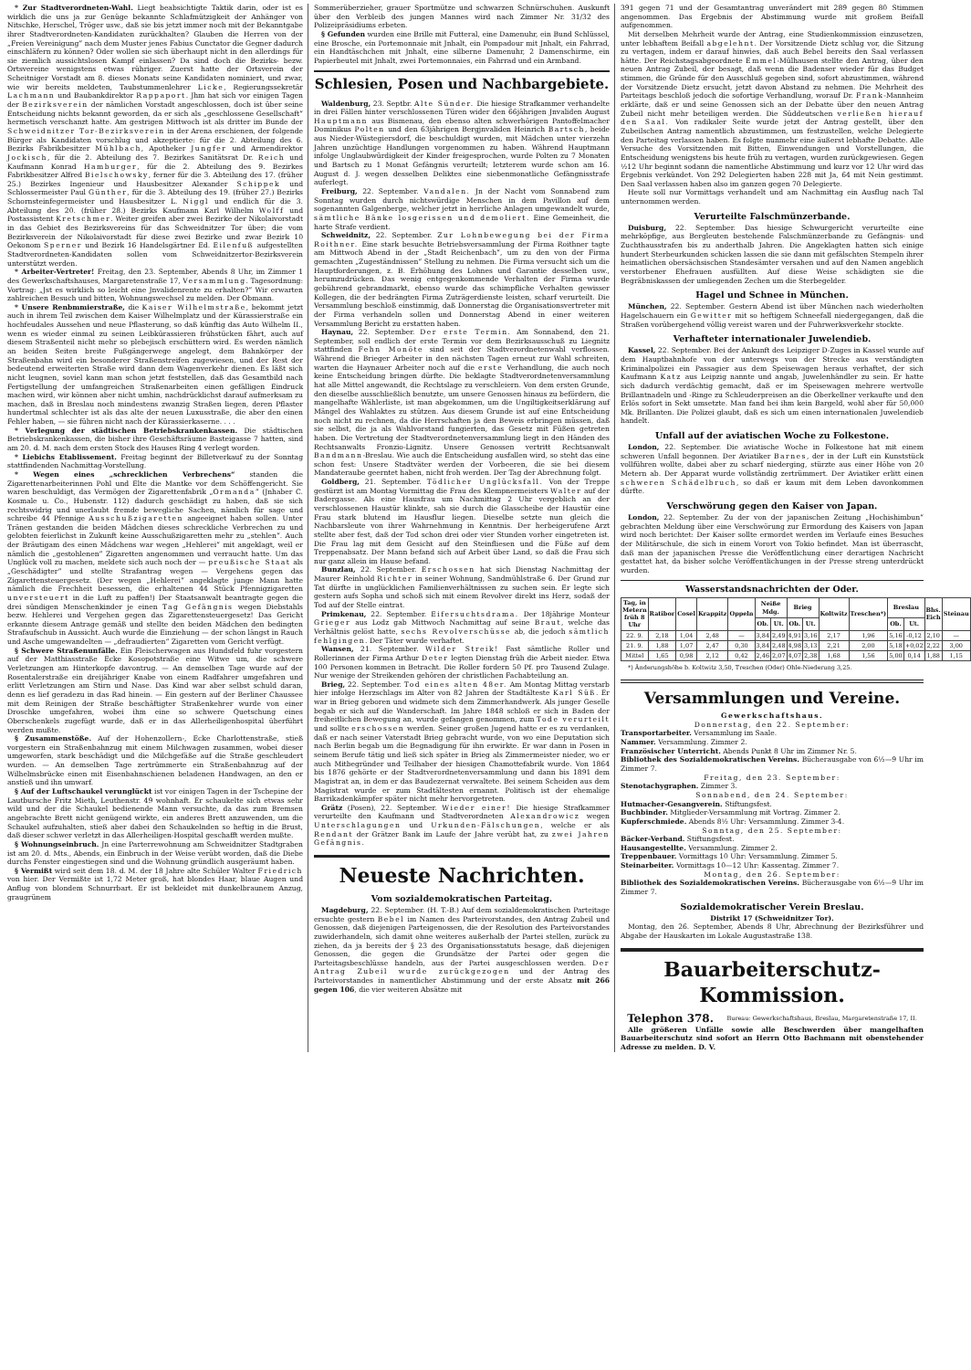* Zur Stadtverordneten-Wahl. Liegt beabsichtigte Taktik darin, oder ist es wirklich die uns ja zur Genüge bekannte Schlafmützigkeit der Anhänger von Nitschke, Herschel, Tröger usw., daß sie bis jetzt immer noch mit der Bekanntgabe ihrer Stadtverordneten-Kandidaten zurückhalten? Glauben die Herren von der „Freien Vereinigung“ nach dem Muster jenes Fabius Cunctator die Gegner dadurch einschläfern zu können? Oder wollen sie sich überhaupt nicht in den allerdings für sie ziemlich aussichtslosen Kampf einlassen? Da sind doch die Bezirks- bezw. Ortsvereine wenigstens etwas rühriger. Zuerst hatte der Ortsverein der Scheitniger Vorstadt am 8. dieses Monats seine Kandidaten nominiert, und zwar, wie wir bereits meldeten, Taubstummenlehrer Licke, Regierungssekretär Lachmann und Baubankdirektor Rappaport. Jhm hat sich vor einigen Tagen der Bezirksverein der nämlichen Vorstadt angeschlossen, doch ist über seine Entscheidung nichts bekannt geworden, da er sich als „geschlossene Gesellschaft“ hermetisch verschanzt hatte. Am gestrigen Mittwoch ist als dritter im Bunde der Schweidnitzer Tor-Bezirksverein in der Arena erschienen, der folgende Bürger als Kandidaten vorschlug und akzeptierte: für die 2. Abteilung des 6. Bezirks Fabrikbesitzer Mühlbach, Apotheker Jungfer und Armendirektor Jockisch, für die 2. Abteilung des 7. Bezirkes Sanitätsrat Dr. Reich und Kaufmann Konrad Hamburger, für die 2. Abteilung des 9. Bezirkes Fabrikbesitzer Alfred Bielschowsky, ferner für die 3. Abteilung des 17. (früher 25.) Bezirkes Ingenieur und Hausbesitzer Alexander Schippek und Schlossermeister Paul Günther, für die 3. Abteilung des 19. (früher 27.) Bezirks Schornsteinfegermeister und Hausbesitzer L. Niggl und endlich für die 3. Abteilung des 20. (früher 28.) Bezirks Kaufmann Karl Wilhelm Wolff und Postassistent Kretschmer. Weiter greifen aber zwei Bezirke der Nikolaivorstadt in das Gebiet des Bezirksvereins für das Schweidnitzer Tor über; die vom Bezirksverein der Nikolaivorstadt für diese zwei Bezirke und zwar Bezirk 10 Oekonom Sperner und Bezirk 16 Handelsgärtner Ed. Eilenfuß aufgestellten Stadtverordneten-Kandidaten sollen vom Schweidnitzertor-Bezirksverein unterstützt werden.
* Arbeiter-Vertreter! Freitag, den 23. September, Abends 8 Uhr, im Zimmer 1 des Gewerkschaftshauses, Margaretenstraße 17, Versammlung. Tagesordnung: Vortrag: „Jst es wirklich so leicht eine Jnvalidenrente zu erhalten?“ Wir erwarten zahlreichen Besuch und bitten, Wohnungswechsel zu melden. Der Obmann.
* Unsere Renbmmierstraße, die Kaiser Wilhelmstraße, bekommt jetzt auch in ihrem Teil zwischen dem Kaiser Wilhelmplatz und der Kürassierstraße ein hochfeudales Aussehen und neue Pflasterung, so daß künftig das Auto Wilhelm II., wenn es wieder einmal zu seinen Leibkürassieren frühstücken fährt, auch auf diesem Straßenteil nicht mehr so plebejisch erschüttern wird. Es werden nämlich an beiden Seiten breite Fußgängerwege angelegt, dem Bahnkörper der Straßenbahn wird ein besonderer Straßenstreifen zugewiesen, und der Rest der bedeutend erweiterten Straße wird dann dem Wagenverkehr dienen. Es läßt sich nicht leugnen, soviel kann man schon jetzt feststellen, daß das Gesamtbild nach Fertigstellung der umfangreichen Straßenarbeiten einen gefälligen Eindruck machen wird, wir können aber nicht umhin, nachdrücklichst darauf aufmerksam zu machen, daß in Breslau noch mindestens zwanzig Straßen liegen, deren Pflaster hundertmal schlechter ist als das alte der neuen Luxusstraße, die aber den einen Fehler haben, — sie führen nicht nach der Kürassierkaserne. . . .
* Verlegung der städtischen Betriebskrankenkassen. Die städtischen Betriebskrankenkassen, die bisher ihre Geschäftsräume Basteigasse 7 hatten, sind am 20. d. M. nach dem ersten Stock des Hauses Ring 4 verlegt worden.
* Liebichs Etablissement. Freitag beginnt der Billetverkauf zu der Sonntag stattfindenden Nachmittag-Vorstellung.
* Wegen eines „schrecklichen Verbrechens“ standen die Zigarettenarbeiterinnen Pohl und Elte die Mantke vor dem Schöffengericht. Sie waren beschuldigt, das Vermögen der Zigarettenfabrik „Ormanda“ (Jnhaber C. Kosmale u. Co., Hubenstr. 112) dadurch geschädigt zu haben, daß sie sich rechtswidrig und unerlaubt fremde bewegliche Sachen, nämlich für sage und schreibe 44 Pfennige Ausschußzigaretten angeeignet haben sollen. Unter Tränen gestanden die beiden Mädchen dieses schreckliche Verbrechen zu und gelobten feierlichst in Zukunft keine Ausschußzigaretten mehr zu „stehlen“. Auch der Bräutigam des einen Mädchens war wegen „Hehlerei“ mit angeklagt, weil er nämlich die „gestohlenen“ Zigaretten angenommen und verraucht hatte. Um das Unglück voll zu machen, meldete sich auch noch der — preußische Staat als „Geschädigter“ und stellte Strafantrag wegen — Vergehens gegen das Zigarettensteuergesetz. (Der wegen „Hehlerei“ angeklagte junge Mann hatte nämlich die Frechheit besessen, die erhaltenen 44 Stück Pfennigzigaretten unversteuert in die Luft zu paffen!) Der Staatsanwalt beantragte gegen die drei sündigen Menschenkinder je einen Tag Gefängnis wegen Diebstahls bezw. Hehlerei und Vergehen gegen das Zigarettensteuergesetz! Das Gericht erkannte diesem Antrage gemäß und stellte den beiden Mädchen den bedingten Strafaufschub in Aussicht. Auch wurde die Einziehung — der schon längst in Rauch und Asche umgewandelten — „defraudierten“ Zigaretten vom Gericht verfügt.
§ Schwere Straßenunfälle. Ein Fleischerwagen aus Hundsfeld fuhr vorgestern auf der Matthiasstraße Ecke Kosopotstraße eine Witwe um, die schwere Verletzungen am Hinterkopfe davontrug. — An demselben Tage wurde auf der Rosentalerstraße ein dreijähriger Knabe von einem Radfahrer umgefahren und erlitt Verletzungen am Stirn und Nase. Das Kind war aber selbst schuld daran, denn es lief geradezu in das Rad hinein. — Ein gestern auf der Berliner Chaussee mit dem Reinigen der Straße beschäftigter Straßenkehrer wurde von einer Droschke umgefahren, wobei ihm eine so schwere Quetschung eines Oberschenkels zugefügt wurde, daß er in das Allerheiligenhospital überführt werden mußte.
§ Zusammenstöße. Auf der Hohenzollern-, Ecke Charlottenstraße, stieß vorgestern ein Straßenbahnzug mit einem Milchwagen zusammen, wobei dieser umgeworfen, stark beschädigt und die Milchgefäße auf die Straße geschleudert wurden. — An demselben Tage zertrümmerte ein Straßenbahnzug auf der Wilhelmsbrücke einen mit Eisenbahnschienen beladenen Handwagen, an den er anstieß und ihn umwarf.
§ Auf der Luftschaukel verunglückt ist vor einigen Tagen in der Tschepine der Lautbursche Fritz Mieth, Leuthenstr. 49 wohnhaft. Er schaukelte sich etwas sehr wild und der die Schaukel bedienende Mann versuchte, da das zum Bremsen angebrachte Brett nicht genügend wirkte, ein anderes Brett anzuwenden, um die Schaukel aufzuhalten, stieß aber dabei den Schaukelnden so heftig in die Brust, daß dieser schwer verletzt in das Allerheiligen-Hospital geschafft werden mußte.
§ Wohnungseinbruch. Jn eine Parterrewohnung am Schweidnitzer Stadtgraben ist am 20. d. Mts., Abends, ein Einbruch in der Weise verübt worden, daß die Diebe durchs Fenster eingestiegen sind und die Wohnung gründlich ausgeräumt haben.
§ Vermißt wird seit dem 18. d. M. der 18 Jahre alte Schüler Walter Friedrich von hier. Der Vermißte ist 1,72 Meter groß, hat blondes Haar, blaue Augen und Anflug von blondem Schnurrbart. Er ist bekleidet mit dunkelbraunem Anzug, graugrünem
Sommerüberzieher, grauer Sportmütze und schwarzen Schnürschuhen. Auskunft über den Verbleib des jungen Mannes wird nach Zimmer Nr. 31/32 des Polizeipräsidiums erbeten.
§ Gefunden wurden eine Brille mit Futteral, eine Damenuhr, ein Bund Schlüssel, eine Brosche, ein Portemonnaie mit Jnhalt, ein Pompadour mit Jnhalt, ein Fahrrad, ein Handtäschchen mit Jnhalt, eine silberne Damenuhr, 2 Damenschirme, ein Papierbeutel mit Jnhalt, zwei Portemonnaies, ein Fahrrad und ein Armband.
Schlesien, Posen und Nachbargebiete.
Waldenburg, 23. Septbr. Alte Sünder. Die hiesige Strafkammer verhandelte in drei Fällen hinter verschlossenen Türen wider den 66jährigen Jnvaliden August Hauptmann aus Bismenau, den ebenso alten schwerhörigen Pantoffelmacher Dominikus Polten und den 63jährigen Bergjnvaliden Heinrich Bartsch, beide aus Nieder-Wüstegiersdorf, die beschuldigt wurden, mit Mädchen unter vierzehn Jahren unzüchtige Handlungen vorgenommen zu haben. Während Hauptmann infolge Unglaubwürdigkeit der Kinder freigesprochen, wurde Polten zu 7 Monaten und Bartsch zu 1 Monat Gefängnis verurteilt; letzterem wurde schon am 16. August d. J. wegen desselben Deliktes eine siebenmonatliche Gefängnisstrafe auferlegt.
Freiburg, 22. September. Vandalen. Jn der Nacht vom Sonnabend zum Sonntag wurden durch nichtswürdige Menschen in dem Pavillon auf dem sogenannten Galgenberge, welcher jetzt in herrliche Anlagen umgewandelt wurde, sämtliche Bänke losgerissen und demoliert. Eine Gemeinheit, die harte Strafe verdient.
Schweidnitz, 22. September. Zur Lohnbewegung bei der Firma Roithner. Eine stark besuchte Betriebsversammlung der Firma Roithner tagte am Mittwoch Abend in der „Stadt Reichenbach“, um zu den von der Firma gemachten „Zugeständnissen“ Stellung zu nehmen. Die Firma versucht sich um die Hauptforderungen, z. B. Erhöhung des Lohnes und Garantie desselben usw., herumzudrücken. Das wenig entgegenkommende Verhalten der Firma wurde gebührend gebrandmarkt, ebenso wurde das schimpfliche Verhalten gewisser Kollegen, die der bedrängten Firma Zuträgerdienste leisten, scharf verurteilt. Die Versammlung beschloß einstimmig, daß Donnerstag die Organisationsvertreter mit der Firma verhandeln sollen und Donnerstag Abend in einer weiteren Versammlung Bericht zu erstatten haben.
Haynau, 22. September. Der erste Termin. Am Sonnabend, den 21. September, soll endlich der erste Termin vor dem Bezirksausschuß zu Liegnitz stattfinden Fehn Monöte sind seit der Stadtverordnetenwahl verflossen. Während die Brieger Arbeiter in den nächsten Tagen erneut zur Wahl schreiten, warten die Haynauer Arbeiter noch auf die erste Verhandlung, die auch noch keine Entscheidung bringen dürfte. Die beklagte Stadtverordnetenversammlung hat alle Mittel angewandt, die Rechtslage zu verschleiern. Von dem ersten Grunde, den dieselbe ausschließlich benutzte, um unsere Genossen hinaus zu befördern, die mangelhafte Wählerliste, ist man abgekommen, um die Ungiltigkeitserklärung auf Mängel des Wahlaktes zu stützen. Aus diesem Grunde ist auf eine Entscheidung noch nicht zu rechnen, da die Herrschaften ja den Beweis erbringen müssen, daß sie selbst, die ja als Wahlvorstand fungierten, das Gesetz mit Füßen getreten haben. Die Vertretung der Stadtverordnetenversammlung liegt in den Händen des Rechtsanwalts Fronzio-Lignitz. Unsere Genossen vertritt Rechtsanwalt Bandmann-Breslau. Wie auch die Entscheidung ausfallen wird, so steht das eine schon fest: Unsere Stadtväter werden der Vorbeeren, die sie bei diesem Mandateraube geerntet haben, nicht froh werden. Der Tag der Abrechnung folgt.
Goldberg, 21. September. Tödlicher Unglücksfall. Von der Treppe gestürzt ist am Montag Vormittag die Frau des Klempnermeisters Walter auf der Badergasse. Als eine Hausfrau um Nachmittag 2 Uhr vergeblich an der verschlossenen Haustür klinkte, sah sie durch die Glasscheibe der Haustür eine Frau stark blutend im Hausflur liegen. Dieselbe setzte nun gleich die Nachbarsleute von ihrer Wahrnehmung in Kenntnis. Der herbeigerufene Arzt stellte aber fest, daß der Tod schon drei oder vier Stunden vorher eingetreten ist. Die Frau lag mit dem Gesicht auf den Steinfliesen und die Füße auf dem Treppenabsatz. Der Mann befand sich auf Arbeit über Land, so daß die Frau sich nur ganz allein im Hause befand.
Bunzlau, 22. September. Erschossen hat sich Dienstag Nachmittag der Maurer Reinhold Richter in seiner Wohnung, Sandmühlstraße 6. Der Grund zur Tat dürfte in unglücklichen Familienverhältnissen zu suchen sein. Er legte sich gestern aufs Sopha und schoß sich mit einem Revolver direkt ins Herz, sodaß der Tod auf der Stelle eintrat.
Primkenau, 22. September. Eifersuchtsdrama. Der 18jährige Monteur Grieger aus Lodz gab Mittwoch Nachmittag auf seine Braut, welche das Verhältnis gelöst hatte, sechs Revolverschüsse ab, die jedoch sämtlich fehlgingen. Der Täter wurde verhaftet.
Wansen, 21. September. Wilder Streik! Fast sämtliche Roller und Rollerinnen der Firma Arthur Deter legten Dienstag früh die Arbeit nieder. Etwa 100 Personen kommen in Betracht. Die Roller fordern 50 Pf. pro Tausend Zulage. Nur wenige der Streikenden gehören der christlichen Fachabteilung an.
Brieg, 22. September. Tod eines alten 48er. Am Montag Mittag verstarb hier infolge Herzschlags im Alter von 82 Jahren der Stadtälteste Karl Süß. Er war in Brieg geboren und widmete sich dem Zimmerhandwerk. Als junger Geselle begab er sich auf die Wanderschaft. Im Jahre 1848 schloß er sich in Baden der freiheitlichen Bewegung an, wurde gefangen genommen, zum Tode verurteilt und sollte erschossen werden. Seiner großen Jugend hatte er es zu verdanken, daß er nach seiner Vaterstadt Brieg gebracht wurde, von wo eine Deputation sich nach Berlin begab um die Begnadigung für ihn erwirkte. Er war dann in Posen in seinem Berufe tätig und ließ sich später in Brieg als Zimmermeister nieder, wo er auch Mitbegründer und Teilhaber der hiesigen Chamottefabrik wurde. Von 1864 bis 1876 gehörte er der Stadtverordnetenversammlung und dann bis 1891 dem Magistrat an, in dem er das Baudezernat verwaltete. Bei seinem Scheiden aus dem Magistrat wurde er zum Stadtältesten ernannt. Politisch ist der ehemalige Barrikadenkämpfer später nicht mehr hervorgetreten.
Grätz (Posen), 22. September. Wieder einer! Die hiesige Strafkammer verurteilte den Kaufmann und Stadtverordneten Alexandrowicz wegen Unterschlagungen und Urkunden-Fälschungen, welche er als Rendant der Grätzer Bank im Laufe der Jahre verübt hat, zu zwei Jahren Gefängnis.
Neueste Nachrichten.
Vom sozialdemokratischen Parteitag.
Magdeburg, 22. September. (H. T.-B.) Auf dem sozialdemokratischen Parteitage ersuchte gestern Bebel im Namen des Parteivorstandes, den Antrag Zubeil und Genossen, daß diejenigen Parteigenossen, die der Resolution des Parteivorstandes zuwiderhandeln, sich damit ohne weiteres außerhalb der Partei stellen, zurück zu ziehen, da ja bereits der § 23 des Organisationsstatuts besage, daß diejenigen Genossen, die gegen die Grundsätze der Partei oder gegen die Parteitagsbeschlüsse handeln, aus der Partei ausgeschlossen werden. Der Antrag Zubeil wurde zurückgezogen und der Antrag des Parteivorstandes in namentlicher Abstimmung und der erste Absatz mit 266 gegen 106, die vier weiteren Absätze mit
391 gegen 71 und der Gesamtantrag unverändert mit 289 gegen 80 Stimmen angenommen. Das Ergebnis der Abstimmung wurde mit großem Beifall aufgenommen.
Mit derselben Mehrheit wurde der Antrag, eine Studienkommission einzusetzen, unter lebhaftem Beifall abgelehnt. Der Vorsitzende Dietz schlug vor, die Sitzung zu vertagen, indem er darauf hinwies, daß auch Bebel bereits den Saal verlassen hätte. Der Reichstagsabgeordnete Emmel-Mülhausen stellte den Antrag, über den neuen Antrag Zubeil, der besagt, daß wenn die Badenser wieder für das Budget stimmen, die Gründe für den Ausschluß gegeben sind, sofort abzustimmen, während der Vorsitzende Dietz ersucht, jetzt davon Abstand zu nehmen. Die Mehrheit des Parteitags beschloß jedoch die sofortige Verhandlung, worauf Dr. Frank-Mannheim erklärte, daß er und seine Genossen sich an der Debatte über den neuen Antrag Zubeil nicht mehr beteiligen werden. Die Süddeutschen verließen hierauf den Saal. Von radikaler Seite wurde jetzt der Antrag gestellt, über den Zubeilschen Antrag namentlich abzustimmen, um festzustellen, welche Delegierte den Parteitag verlassen haben. Es folgte nunmehr eine äußerst lebhafte Debatte. Alle Versuche des Vorsitzenden mit Bitten, Einwendungen und Vorstellungen, die Entscheidung wenigstens bis heute früh zu vertagen, wurden zurückgewiesen. Gegen ½12 Uhr beginnt sodann die namentliche Abstimmung und kurz vor 12 Uhr wird das Ergebnis verkündet. Von 292 Delegierten haben 228 mit Ja, 64 mit Nein gestimmt. Den Saal verlassen haben also im ganzen gegen 70 Delegierte.
Heute soll nur Vormittags verhandelt und am Nachmittag ein Ausflug nach Tal unternommen werden.
Verurteilte Falschmünzerbande.
Duisburg, 22. September. Das hiesige Schwurgericht verurteilte eine mehrköpfige, aus Bergleuten bestehende Falschmünzerbande zu Gefängnis- und Zuchthausstrafen bis zu anderthalb Jahren. Die Angeklagten hatten sich einige hundert Sterbeurkunden schicken lassen die sie dann mit gefälschten Stempeln ihrer heimatlichen obersächsischen Standesämter versahen und auf den Namen angeblich verstorbener Ehefrauen ausfüllten. Auf diese Weise schädigten sie die Begräbniskassen der umliegenden Zechen um die Sterbegelder.
Hagel und Schnee in München.
München, 22. September. Gestern Abend ist über München nach wiederholten Hagelschauern ein Gewitter mit so heftigem Schneefall niedergegangen, daß die Straßen vorübergehend völlig vereist waren und der Fuhrwerksverkehr stockte.
Verhafteter internationaler Juwelendieb.
Kassel, 22. September. Bei der Ankunft des Leipziger D-Zuges in Kassel wurde auf dem Hauptbahnhofe von der unterwegs von der Strecke aus verständigten Kriminalpolizei ein Passagier aus dem Speisewagen heraus verhaftet, der sich Kaufmann Katz aus Leipzig nannte und angab, Juwelenhändler zu sein. Er hatte sich dadurch verdächtig gemacht, daß er im Speisewagen mehrere wertvolle Brillantnadeln und -Ringe zu Schleuderpreisen an die Oberkellner verkaufte und den Erlös sofort in Sekt umsetzte. Man fand bei ihm kein Bargeld, wohl aber für 50,000 Mk. Brillanten. Die Polizei glaubt, daß es sich um einen internationalen Juwelendieb handelt.
Unfall auf der aviatischen Woche zu Folkestone.
London, 22. September. Die aviatische Woche in Folkestone hat mit einem schweren Unfall begonnen. Der Aviatiker Barnes, der in der Luft ein Kunststück vollführen wollte, dabei aber zu scharf niederging, stürzte aus einer Höhe von 20 Metern ab. Der Apparat wurde vollständig zertrümmert. Der Aviatiker erlitt einen schweren Schädelbruch, so daß er kaum mit dem Leben davonkommen dürfte.
Verschwörung gegen den Kaiser von Japan.
London, 22. September. Zu der von der japanischen Zeitung „Hochishimbun“ gebrachten Meldung über eine Verschwörung zur Ermordung des Kaisers von Japan wird noch berichtet: Der Kaiser sollte ermordet werden im Verlaufe eines Besuches der Militärschule, die sich in einem Vorort von Tokio befindet. Man ist überrascht, daß man der japanischen Presse die Veröffentlichung einer derartigen Nachricht gestattet hat, da bisher solche Veröffentlichungen in der Presse streng unterdrückt wurden.
Wasserstandsnachrichten der Oder.
| Tag, in Metern früh 8 Uhr | Ratibor | Cosel | Krappitz | Oppeln | Neiße Mdg. | | Brieg | | Koltwitz | Treschen*) | Breslau | | Bhs. Eich | Steinau |
| --- | --- | --- | --- | --- | --- | --- | --- | --- | --- | --- | --- | --- | --- | --- |
| | | | | | Ob. | Ut. | Ob. | Ut. | | | Ob. | Ut. | | |
| 22. 9. | 2,18 | 1,04 | 2,48 | — | 3,84 | 2,49 | 4,91 | 3,16 | 2,17 | 1,96 | 5,16 | -0,12 | 2,10 | — |
| 21. 9. | 1,88 | 1,07 | 2,47 | 0,30 | 3,84 | 2,48 | 4,98 | 3,13 | 2,21 | 2,00 | 5,18 | +0,02 | 2,22 | 3,00 |
| Mittel | 1,65 | 0,98 | 2,12 | 0,42 | 2,46 | 2,07 | 4,07 | 2,38 | 1,68 | 1,56 | 5,00 | 0,14 | 1,88 | 1,15 |
*) Änderungshöhe b. Koltwitz 3,50, Treschen (Oder) Ohle-Niederung 3,25.
Versammlungen und Vereine.
Gewerkschaftshaus.
Donnerstag, den 22. September:
Transportarbeiter. Versammlung im Saale.
Nammer. Versammlung. Zimmer 2.
Französischer Unterricht. Abends Punkt 8 Uhr im Zimmer Nr. 5.
Bibliothek des Sozialdemokratischen Vereins. Bücherausgabe von 6½—9 Uhr im Zimmer 7.
Freitag, den 23. September:
Stenotachygraphen. Zimmer 3.
Sonnabend, den 24. September:
Hutmacher-Gesangverein. Stiftungsfest.
Buchbinder. Mitglieder-Versammlung mit Vortrag. Zimmer 2.
Kupferschmiede. Abends 8½ Uhr: Versammlung. Zimmer 3-4.
Sonntag, den 25. September:
Bäcker-Verband. Stiftungsfest.
Hausangestellte. Versammlung. Zimmer 2.
Treppenbauer. Vormittags 10 Uhr: Versammlung. Zimmer 5.
Steinarbeiter. Vormittags 10—12 Uhr: Kassentag. Zimmer 7.
Montag, den 26. September:
Bibliothek des Sozialdemokratischen Vereins. Bücherausgabe von 6½—9 Uhr im Zimmer 7.
Sozialdemokratischer Verein Breslau.
Distrikt 17 (Schweidnitzer Tor).
Montag, den 26. September, Abends 8 Uhr, Abrechnung der Bezirksführer und Abgabe der Hauskarten im Lokale Augustastraße 138.
Bauarbeiterschutz-Kommission.
Telephon 378. Bureau: Gewerkschaftshaus, Breslau, Margaretenstraße 17, II.
Alle größeren Unfälle sowie alle Beschwerden über mangelhaften Bauarbeiterschutz sind sofort an Herrn Otto Bachmann mit obenstehender Adresse zu melden. D. V.